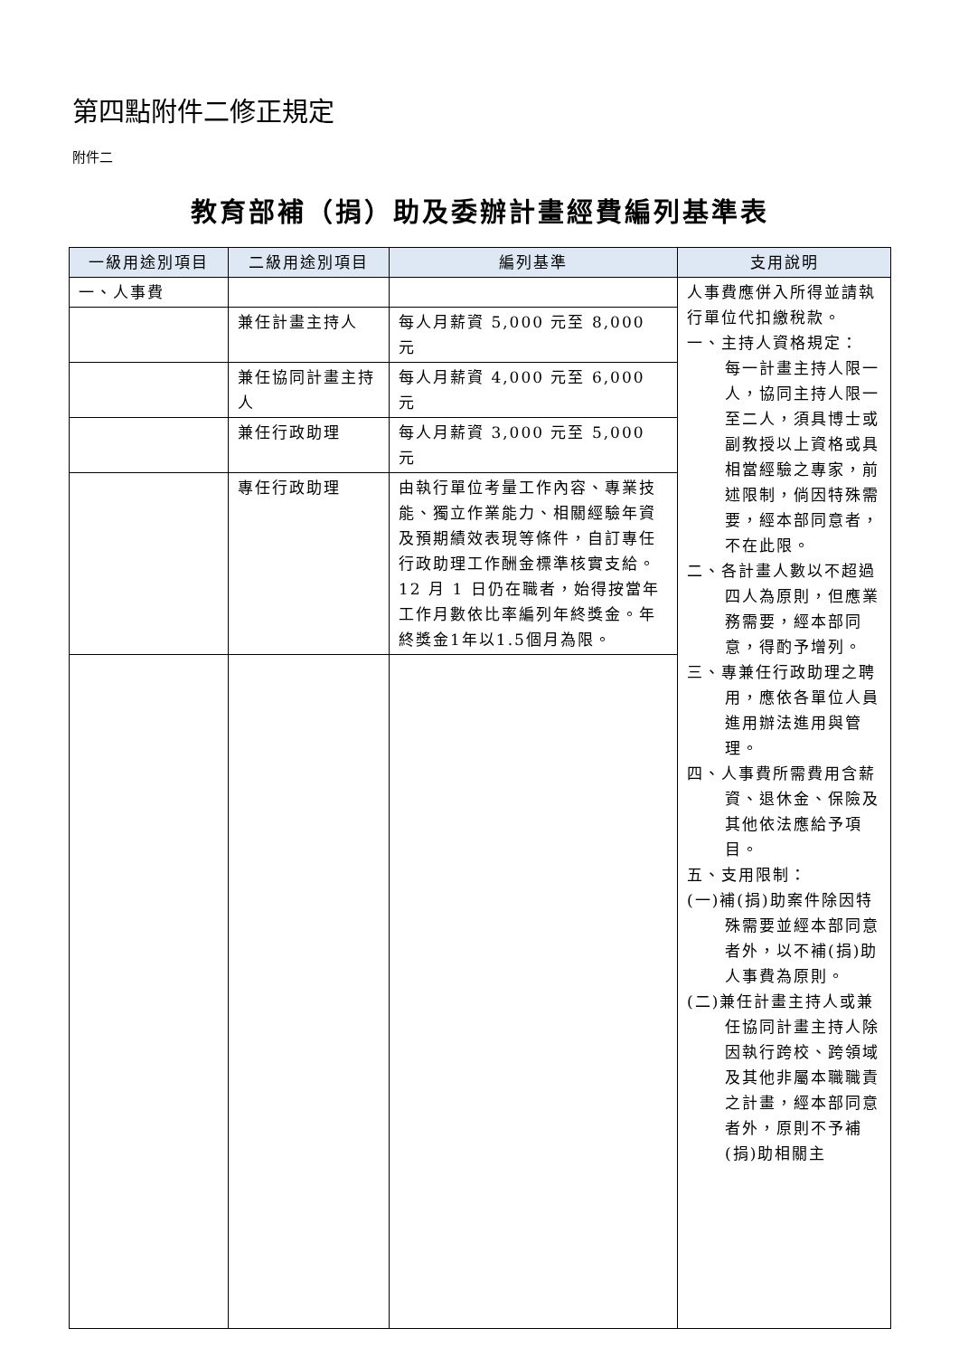第四點附件二修正規定
附件二
教育部補（捐）助及委辦計畫經費編列基準表
| 一級用途別項目 | 二級用途別項目 | 編列基準 | 支用說明 |
| --- | --- | --- | --- |
| 一、人事費 | | | 人事費應併入所得並請執行單位代扣繳稅款。 一、主持人資格規定： 每一計畫主持人限一人，協同主持人限一至二人，須具博士或副教授以上資格或具相當經驗之專家，前述限制，倘因特殊需要，經本部同意者，不在此限。 二、各計畫人數以不超過四人為原則，但應業務需要，經本部同意，得酌予增列。 三、專兼任行政助理之聘用，應依各單位人員進用辦法進用與管理。 四、人事費所需費用含薪資、退休金、保險及其他依法應給予項目。 五、支用限制： (一)補(捐)助案件除因特殊需要並經本部同意者外，以不補(捐)助人事費為原則。 (二)兼任計畫主持人或兼任協同計畫主持人除因執行跨校、跨領域及其他非屬本職職責之計畫，經本部同意者外，原則不予補(捐)助相關主 |
| | 兼任計畫主持人 | 每人月薪資 5,000 元至 8,000 元 | |
| | 兼任協同計畫主持人 | 每人月薪資 4,000 元至 6,000 元 | |
| | 兼任行政助理 | 每人月薪資 3,000 元至 5,000 元 | |
| | 專任行政助理 | 由執行單位考量工作內容、專業技能、獨立作業能力、相關經驗年資及預期績效表現等條件，自訂專任行政助理工作酬金標準核實支給。12 月 1 日仍在職者，始得按當年工作月數依比率編列年終獎金。年終獎金1年以1.5個月為限。 | |